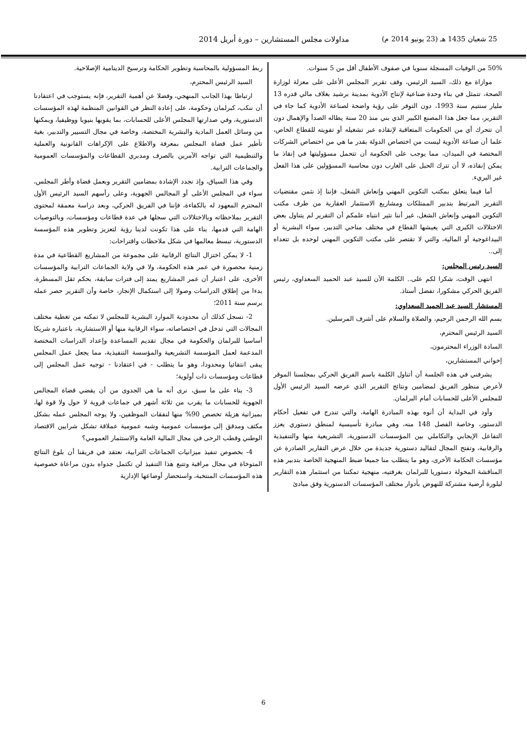25 شعبان 1435 هـ (23 يونيو 2014 م) مداولات مجلس المستشارين – دورة أبريل 2014
50% من الوفيات المسجلة سنويا في صفوف الأطفال أقل من 5 سنوات.
موازاة مع ذلك، السيد الرئيس، وقف تقرير المجلس الأعلى على معزلة لوزارة الصحة، تتمثل في بناء وحدة صناعية لإنتاج الأدوية بمدينة برشيد بغلاف مالي قدره 13 مليار سنتيم سنة 1993، دون التوفر على رؤية واضحة لصناعة الأدوية كما جاء في التقرير، مما جعل هذا المصنع الكبير الذي بني منذ 20 سنة يطاله الصدأ والإهمال دون أن تتحرك أي من الحكومات المتعاقبة لإنقاذه عبر تشغيله أو تفويته للقطاع الخاص، علما أن صناعة الأدوية ليست من اختصاص الدولة بقدر ما هي من اختصاص الشركات المختصة في الميدان، مما يوجب على الحكومة أن تتحمل مسؤوليتها في إنقاذ ما يمكن إنقاذه، لا أن تترك الحبل على الغارب دون محاسبة المسؤولين على هذا الفعل غير البريء.
أما فيما يتعلق بمكتب التكوين المهني وإنعاش الشغل، فإننا إذ نثمن مقتضيات التقرير المرتبط بتدبير الممتلكات ومشاريع الاستثمار العقارية من طرف مكتب التكوين المهني وإنعاش الشغل، غير أننا نثير انتباه علمكم أن التقرير لم يتناول بعض الاختلالات الكبرى التي يعيشها القطاع في مختلف مناحي التدبير، سواء البشرية أو البيداغوجية أو المالية، والتي لا تقتصر على مكتب التكوين المهني لوحده بل تتعداه إلى..
السيد رئيس المجلس:
انتهى الوقت، شكرا لكم على.. الكلمة الآن للسيد عبد الحميد السعداوي، رئيس الفريق الحركي مشكورا، تفضل أستاذ.
المستشار السيد عبد الحميد السعداوي:
بسم الله الرحمن الرحيم، والصلاة والسلام على أشرف المرسلين.
السيد الرئيس المحترم،
السادة الوزراء المحترمون،
إخواني المستشارين،
يشرفني في هذه الجلسة أن أتناول الكلمة باسم الفريق الحركي بمجلسنا الموقر لأعرض منظور الفريق لمضامين ونتائج التقرير الذي عرضه السيد الرئيس الأول للمجلس الأعلى للحسابات أمام البرلمان.
وأود في البداية أن أنوه بهذه المبادرة الهامة، والتي تندرج في تفعيل أحكام الدستور، وخاصة الفصل 148 منه، وهي مبادرة تأسيسية لمنطق دستوري يعزز التفاعل الإيجابي والتكاملي بين المؤسسات الدستورية، التشريعية منها والتنفيذية والرقابية، وتفتح المجال لتقاليد دستورية جديدة من خلال عرض التقارير الصادرة عن مؤسسات الحكامة الأخرى، وهو ما يتطلب منا جميعا ضبط المنهجية الخاصة بتدبير هذه المناقشة المخولة دستوريا للبرلمان بغرفتيه، منهجية تمكننا من استثمار هذه التقارير لبلورة أرضية مشتركة للنهوض بأدوار مختلف المؤسسات الدستورية وفق مبادئ
ربط المسؤولية بالمحاسبة وتطوير الحكامة وترسيخ الدينامية الإصلاحية.
السيد الرئيس المحترم،
ارتباطا بهذا الجانب المنهجي، وفضلا عن أهمية التقرير، فإنه يستوجب في اعتقادنا أن ننكب، كبرلمان وحكومة، على إعادة النظر في القوانين المنظمة لهذه المؤسسات الدستورية، وفي صدارتها المجلس الأعلى للحسابات، بما يقويها بنيويا ووظيفيا، ويمكنها من وسائل العمل المادية والبشرية المختصة، وخاصة في مجال التسيير والتدبير، بغية تأطير عمل قضاة المجلس بمعرفة والاطلاع على الإكراهات القانونية والعملية والتنظيمية التي تواجه الآمرين بالصرف ومدبري القطاعات والمؤسسات العمومية والجماعات الترابية.
وفي هذا السياق، وإذ نجدد الإشادة بمضامين التقرير وبعمل قضاة وأطر المجلس، سواء في المجلس الأعلى أو المجالس الجهوية، وعلى رأسهم السيد الرئيس الأول المحترم المعهود له بالكفاءة، فإننا في الفريق الحركي، وبعد دراسة معمقة لمحتوى التقرير بملاحظاته وبالاختلالات التي سجلها في عدة قطاعات ومؤسسات، وبالتوصيات الهامة التي قدمها، بناء على هذا تكونت لدينا رؤية لتعزيز وتطوير هذه المؤسسة الدستورية، تبسط معالمها في شكل ملاحظات واقتراحات:
1- لا يمكن اختزال النتائج الرقابية على مجموعة من المشاريع القطاعية في مدة زمنية محصورة في عمر هذه الحكومة، ولا في ولاية الجماعات الترابية والمؤسسات الأخرى، على اعتبار أن عمر المشاريع يمتد إلى فترات سابقة، بحكم ثقل المسطرة، بدءا من إطلاق الدراسات وصولا إلى استكمال الإنجاز، خاصة وأن التقرير حصر عمله برسم سنة 2011؛
2- نسجل كذلك أن محدودية الموارد البشرية للمجلس لا تمكنه من تغطية مختلف المجالات التي تدخل في اختصاصاته، سواء الرقابية منها أو الاستشارية، باعتباره شريكا أساسيا للبرلمان والحكومة في مجال تقديم المساعدة وإعداد الدراسات المختصة المدعمة لعمل المؤسسة التشريعية والمؤسسة التنفيذية، مما يجعل عمل المجلس يبقى انتقائيا ومحدودا، وهو ما يتطلب - في اعتقادنا - توجيه عمل المجلس إلى قطاعات ومؤسسات ذات أولوية؛
3- بناء على ما سبق، نرى أنه ما هي الجدوى من أن يقضي قضاة المجالس الجهوية للحسابات ما يقرب من ثلاثة أشهر في جماعات قروية لا حول ولا قوة لها، بميزانية هزيلة تخصص 90% منها لنفقات الموظفين، ولا يوجه المجلس عمله بشكل مكثف ومدقق إلى مؤسسات عمومية وشبه عمومية عملاقة تشكل شرايين الاقتصاد الوطني وقطب الرحى في مجال المالية العامة والاستثمار العمومي؟
4- بخصوص تنفيذ ميزانيات الجماعات الترابية، نعتقد في فريقنا أن بلوغ النتائج المتوخاة في مجال مراقبة وتتبع هذا التنفيذ لن تكتمل جدواه بدون مراعاة خصوصية هذه المؤسسات المنتخبة، واستحضار أوضاعها الإدارية
6